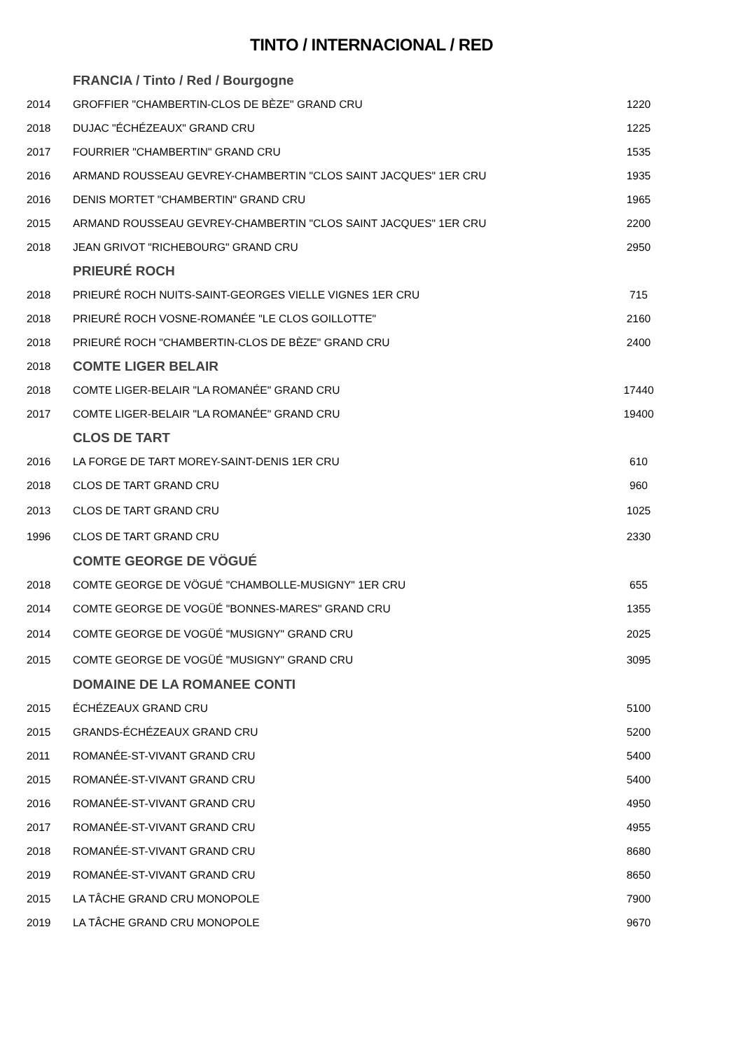TINTO / INTERNACIONAL / RED
| | FRANCIA / Tinto / Red / Bourgogne | |
| 2014 | GROFFIER "CHAMBERTIN-CLOS DE BÈZE" GRAND CRU | 1220 |
| 2018 | DUJAC "ÉCHÉZEAUX" GRAND CRU | 1225 |
| 2017 | FOURRIER "CHAMBERTIN" GRAND CRU | 1535 |
| 2016 | ARMAND ROUSSEAU GEVREY-CHAMBERTIN "CLOS SAINT JACQUES" 1ER CRU | 1935 |
| 2016 | DENIS MORTET "CHAMBERTIN" GRAND CRU | 1965 |
| 2015 | ARMAND ROUSSEAU GEVREY-CHAMBERTIN "CLOS SAINT JACQUES" 1ER CRU | 2200 |
| 2018 | JEAN GRIVOT "RICHEBOURG" GRAND CRU | 2950 |
| | PRIEURÉ ROCH | |
| 2018 | PRIEURÉ ROCH NUITS-SAINT-GEORGES VIELLE VIGNES 1ER CRU | 715 |
| 2018 | PRIEURÉ ROCH VOSNE-ROMANÉE "LE CLOS GOILLOTTE" | 2160 |
| 2018 | PRIEURÉ ROCH "CHAMBERTIN-CLOS DE BÈZE" GRAND CRU | 2400 |
| 2018 | COMTE LIGER BELAIR | |
| 2018 | COMTE LIGER-BELAIR "LA ROMANÉE" GRAND CRU | 17440 |
| 2017 | COMTE LIGER-BELAIR "LA ROMANÉE" GRAND CRU | 19400 |
| | CLOS DE TART | |
| 2016 | LA FORGE DE TART MOREY-SAINT-DENIS 1ER CRU | 610 |
| 2018 | CLOS DE TART GRAND CRU | 960 |
| 2013 | CLOS DE TART GRAND CRU | 1025 |
| 1996 | CLOS DE TART GRAND CRU | 2330 |
| | COMTE GEORGE DE VÖGUÉ | |
| 2018 | COMTE GEORGE DE VÖGUÉ "CHAMBOLLE-MUSIGNY" 1ER CRU | 655 |
| 2014 | COMTE GEORGE DE VOGÜÉ "BONNES-MARES" GRAND CRU | 1355 |
| 2014 | COMTE GEORGE DE VOGÜÉ "MUSIGNY" GRAND CRU | 2025 |
| 2015 | COMTE GEORGE DE VOGÜÉ "MUSIGNY" GRAND CRU | 3095 |
| | DOMAINE DE LA ROMANEE CONTI | |
| 2015 | ÉCHÉZEAUX GRAND CRU | 5100 |
| 2015 | GRANDS-ÉCHÉZEAUX GRAND CRU | 5200 |
| 2011 | ROMANÉE-ST-VIVANT GRAND CRU | 5400 |
| 2015 | ROMANÉE-ST-VIVANT GRAND CRU | 5400 |
| 2016 | ROMANÉE-ST-VIVANT GRAND CRU | 4950 |
| 2017 | ROMANÉE-ST-VIVANT GRAND CRU | 4955 |
| 2018 | ROMANÉE-ST-VIVANT GRAND CRU | 8680 |
| 2019 | ROMANÉE-ST-VIVANT GRAND CRU | 8650 |
| 2015 | LA TÂCHE GRAND CRU MONOPOLE | 7900 |
| 2019 | LA TÂCHE GRAND CRU MONOPOLE | 9670 |